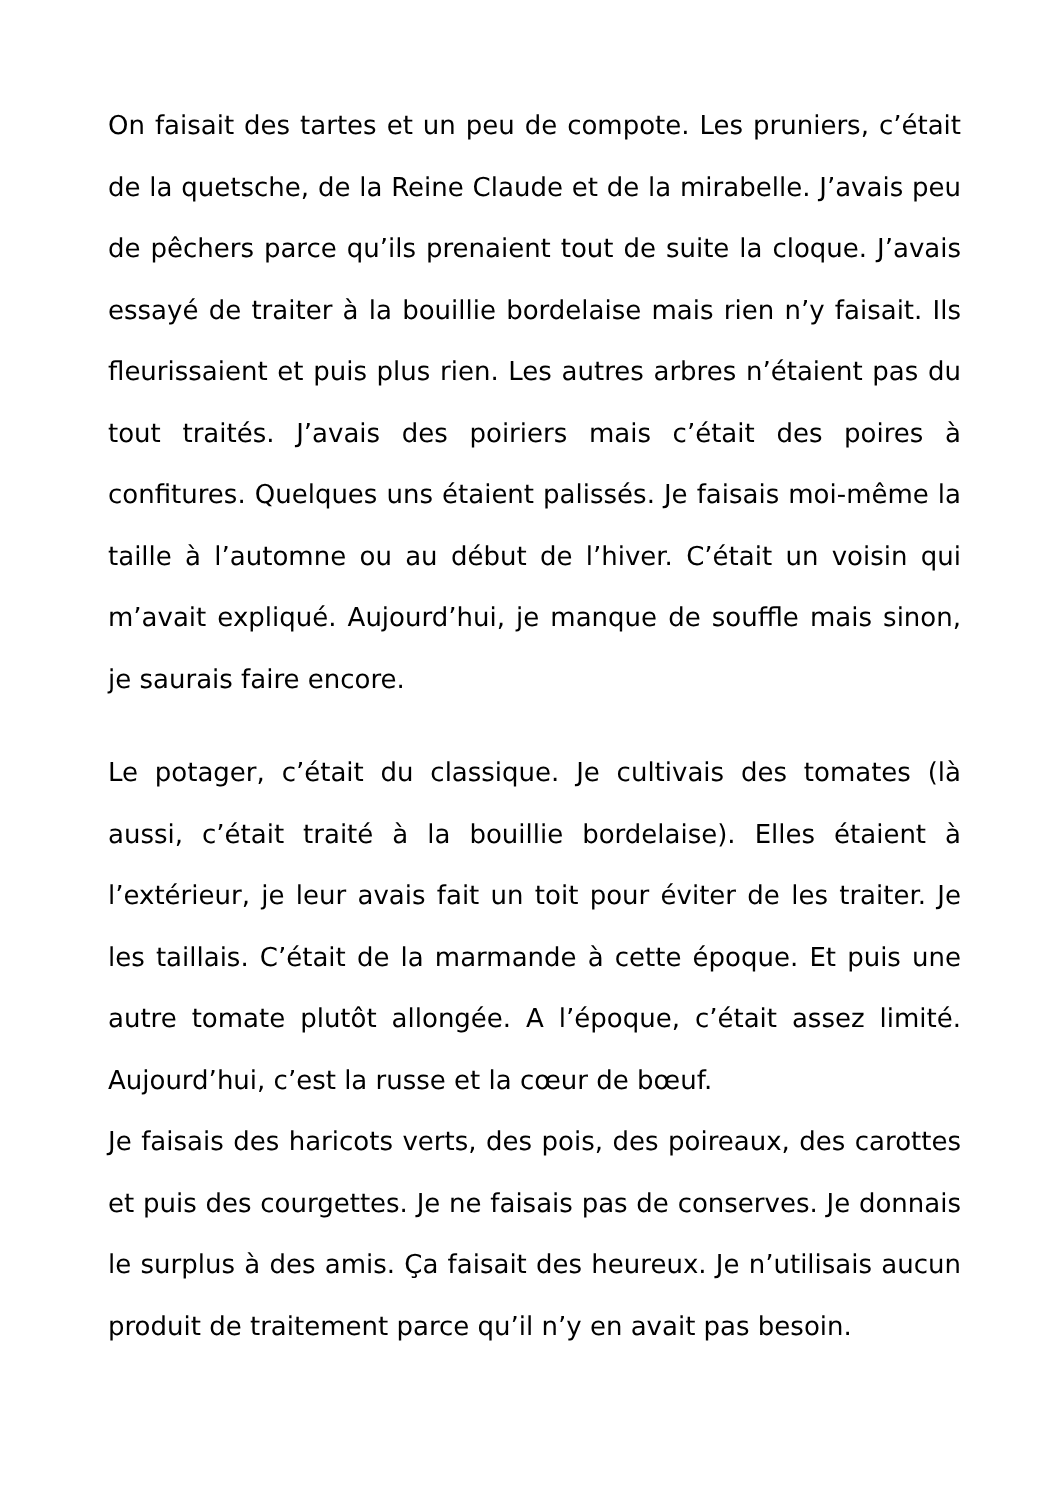On faisait des tartes et un peu de compote. Les pruniers, c’était de la quetsche, de la Reine Claude et de la mirabelle. J’avais peu de pêchers parce qu’ils prenaient tout de suite la cloque. J’avais essayé de traiter à la bouillie bordelaise mais rien n’y faisait. Ils fleurissaient et puis plus rien. Les autres arbres n’étaient pas du tout traités. J’avais des poiriers mais c’était des poires à confitures. Quelques uns étaient palissés. Je faisais moi-même la taille à l’automne ou au début de l’hiver. C’était un voisin qui m’avait expliqué. Aujourd’hui, je manque de souffle mais sinon, je saurais faire encore.
Le potager, c’était du classique. Je cultivais des tomates (là aussi, c’était traité à la bouillie bordelaise). Elles étaient à l’extérieur, je leur avais fait un toit pour éviter de les traiter. Je les taillais. C’était de la marmande à cette époque. Et puis une autre tomate plutôt allongée. A l’époque, c’était assez limité. Aujourd’hui, c’est la russe et la cœur de bœuf.
Je faisais des haricots verts, des pois, des poireaux, des carottes et puis des courgettes. Je ne faisais pas de conserves. Je donnais le surplus à des amis. Ça faisait des heureux. Je n’utilisais aucun produit de traitement parce qu’il n’y en avait pas besoin.